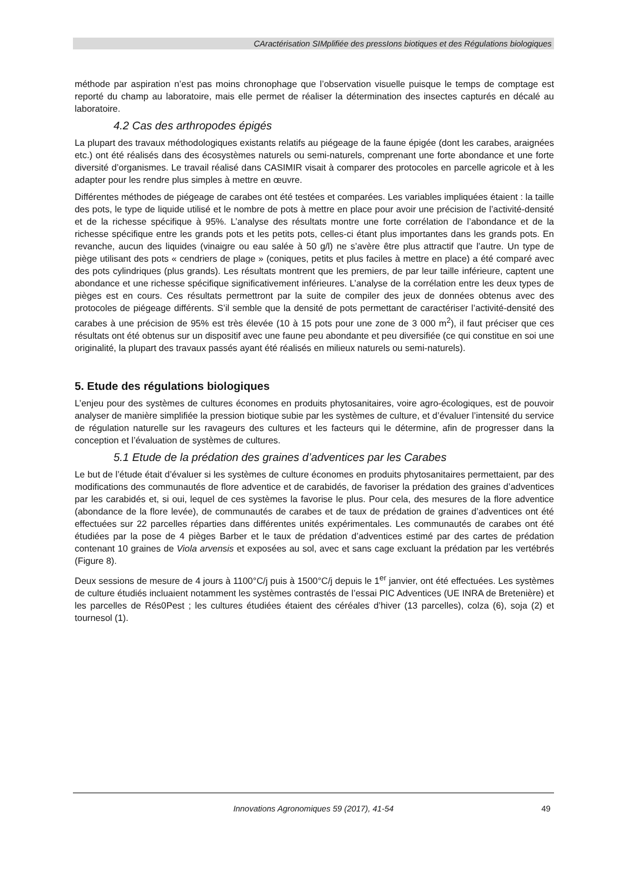CAractérisation SIMplifiée des pressIons biotiques et des Régulations biologiques
méthode par aspiration n’est pas moins chronophage que l’observation visuelle puisque le temps de comptage est reporté du champ au laboratoire, mais elle permet de réaliser la détermination des insectes capturés en décalé au laboratoire.
4.2 Cas des arthropodes épigés
La plupart des travaux méthodologiques existants relatifs au piégeage de la faune épigée (dont les carabes, araignées etc.) ont été réalisés dans des écosystèmes naturels ou semi-naturels, comprenant une forte abondance et une forte diversité d’organismes. Le travail réalisé dans CASIMIR visait à comparer des protocoles en parcelle agricole et à les adapter pour les rendre plus simples à mettre en œuvre.
Différentes méthodes de piégeage de carabes ont été testées et comparées. Les variables impliquées étaient : la taille des pots, le type de liquide utilisé et le nombre de pots à mettre en place pour avoir une précision de l’activité-densité et de la richesse spécifique à 95%. L’analyse des résultats montre une forte corrélation de l’abondance et de la richesse spécifique entre les grands pots et les petits pots, celles-ci étant plus importantes dans les grands pots. En revanche, aucun des liquides (vinaigre ou eau salée à 50 g/l) ne s’avère être plus attractif que l’autre. Un type de piège utilisant des pots « cendriers de plage » (coniques, petits et plus faciles à mettre en place) a été comparé avec des pots cylindriques (plus grands). Les résultats montrent que les premiers, de par leur taille inférieure, captent une abondance et une richesse spécifique significativement inférieures. L’analyse de la corrélation entre les deux types de pièges est en cours. Ces résultats permettront par la suite de compiler des jeux de données obtenus avec des protocoles de piégeage différents. S’il semble que la densité de pots permettant de caractériser l’activité-densité des carabes à une précision de 95% est très élevée (10 à 15 pots pour une zone de 3 000 m<sup>2</sup>), il faut préciser que ces résultats ont été obtenus sur un dispositif avec une faune peu abondante et peu diversifiée (ce qui constitue en soi une originalité, la plupart des travaux passés ayant été réalisés en milieux naturels ou semi-naturels).
5. Etude des régulations biologiques
L’enjeu pour des systèmes de cultures économes en produits phytosanitaires, voire agro-écologiques, est de pouvoir analyser de manière simplifiée la pression biotique subie par les systèmes de culture, et d’évaluer l’intensité du service de régulation naturelle sur les ravageurs des cultures et les facteurs qui le détermine, afin de progresser dans la conception et l’évaluation de systèmes de cultures.
5.1 Etude de la prédation des graines d’adventices par les Carabes
Le but de l’étude était d’évaluer si les systèmes de culture économes en produits phytosanitaires permettaient, par des modifications des communautés de flore adventice et de carabidés, de favoriser la prédation des graines d’adventices par les carabidés et, si oui, lequel de ces systèmes la favorise le plus. Pour cela, des mesures de la flore adventice (abondance de la flore levée), de communautés de carabes et de taux de prédation de graines d’adventices ont été effectuées sur 22 parcelles réparties dans différentes unités expérimentales. Les communautés de carabes ont été étudiées par la pose de 4 pièges Barber et le taux de prédation d’adventices estimé par des cartes de prédation contenant 10 graines de Viola arvensis et exposées au sol, avec et sans cage excluant la prédation par les vertébrés (Figure 8).
Deux sessions de mesure de 4 jours à 1100°C/j puis à 1500°C/j depuis le 1<sup>er</sup> janvier, ont été effectuées. Les systèmes de culture étudiés incluaient notamment les systèmes contrastés de l’essai PIC Adventices (UE INRA de Bretenière) et les parcelles de Rés0Pest ; les cultures étudiées étaient des céréales d’hiver (13 parcelles), colza (6), soja (2) et tournesol (1).
Innovations Agronomiques 59 (2017), 41-54 49